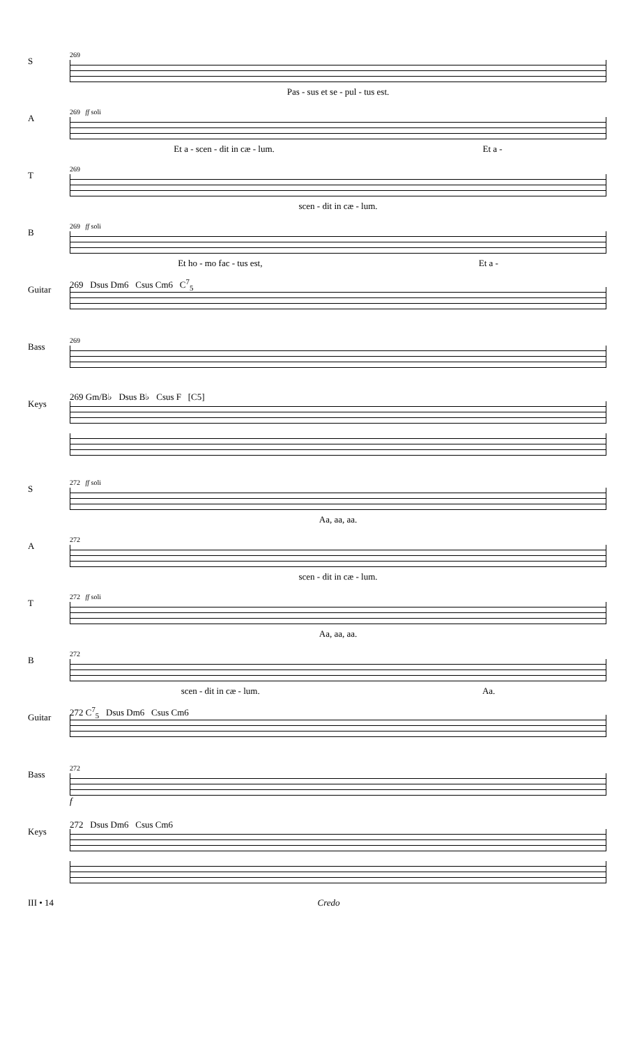S
269
Pas - sus et se - pul - tus est.
A
269 ff soli
Et a - scen - dit in cæ - lum. Et a -
T
269
scen - dit in cæ - lum.
B
269 ff soli
Et ho - mo fac - tus est, Et a -
Guitar
269 Dsus Dm6 Csus Cm6 C<sup>7</sup><sub>5</sub>
Bass
269
Keys
269 Gm/B♭ Dsus B♭ Csus F [C5]
S
272 ff soli
Aa, aa, aa.
A
272
scen - dit in cæ - lum.
T
272 ff soli
Aa, aa, aa.
B
272
scen - dit in cæ - lum. Aa.
Guitar
272 C<sup>7</sup><sub>5</sub> Dsus Dm6 Csus Cm6
Bass
272
f
Keys
272 Dsus Dm6 Csus Cm6
III • 14 Credo